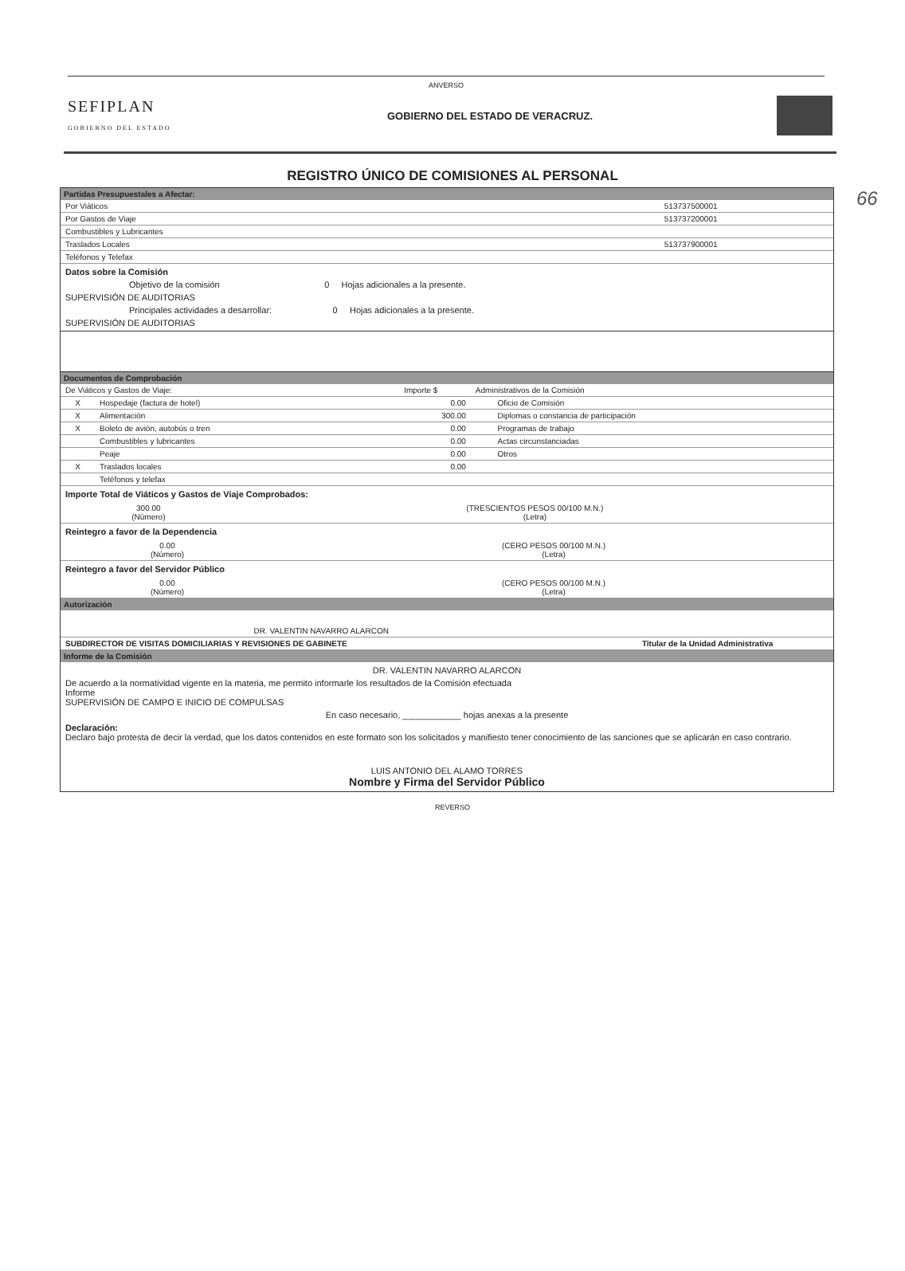ANVERSO
66
SEFIPLAN
GOBIERNO DEL ESTADO
GOBIERNO DEL ESTADO DE VERACRUZ.
REGISTRO ÚNICO DE COMISIONES AL PERSONAL
Partidas Presupuestales a Afectar:
| Por Viáticos | 513737500001 |
| Por Gastos de Viaje | 513737200001 |
| Combustibles y Lubricantes | |
| Traslados Locales | 513737900001 |
| Teléfonos y Telefax | |
Datos sobre la Comisión
Objetivo de la comisión 0 Hojas adicionales a la presente.
SUPERVISIÓN DE AUDITORIAS
Principales actividades a desarrollar: 0 Hojas adicionales a la presente.
SUPERVISIÓN DE AUDITORIAS
Documentos de Comprobación
| De Viáticos y Gastos de Viaje: | | Importe $ | Administrativos de la Comisión | |
| X | Hospedaje (factura de hotel) | 0.00 | | Oficio de Comisión |
| X | Alimentación | 300.00 | | Diplomas o constancia de participación |
| X | Boleto de avión, autobús o tren | 0.00 | | Programas de trabajo |
| | Combustibles y lubricantes | 0.00 | | Actas circunstanciadas |
| | Peaje | 0.00 | | Otros |
| X | Traslados locales | 0.00 | | |
| | Teléfonos y telefax | | | |
Importe Total de Viáticos y Gastos de Viaje Comprobados:
| 300.00 (Número) | (TRESCIENTOS PESOS 00/100 M.N.) (Letra) |
Reintegro a favor de la Dependencia
| 0.00 (Número) | (CERO PESOS 00/100 M.N.) (Letra) |
Reintegro a favor del Servidor Público
| 0.00 (Número) | (CERO PESOS 00/100 M.N.) (Letra) |
Autorización
| DR. VALENTIN NAVARRO ALARCON | |
| SUBDIRECTOR DE VISITAS DOMICILIARIAS Y REVISIONES DE GABINETE | Titular de la Unidad Administrativa |
Informe de la Comisión
DR. VALENTIN NAVARRO ALARCON
De acuerdo a la normatividad vigente en la materia, me permito informarle los resultados de la Comisión efectuada
Informe
SUPERVISIÓN DE CAMPO E INICIO DE COMPULSAS
En caso necesario, ____________ hojas anexas a la presente
Declaración:
Declaro bajo protesta de decir la verdad, que los datos contenidos en este formato son los solicitados y manifiesto tener conocimiento de las sanciones que se aplicarán en caso contrario.
LUIS ANTONIO DEL ALAMO TORRES
Nombre y Firma del Servidor Público
REVERSO